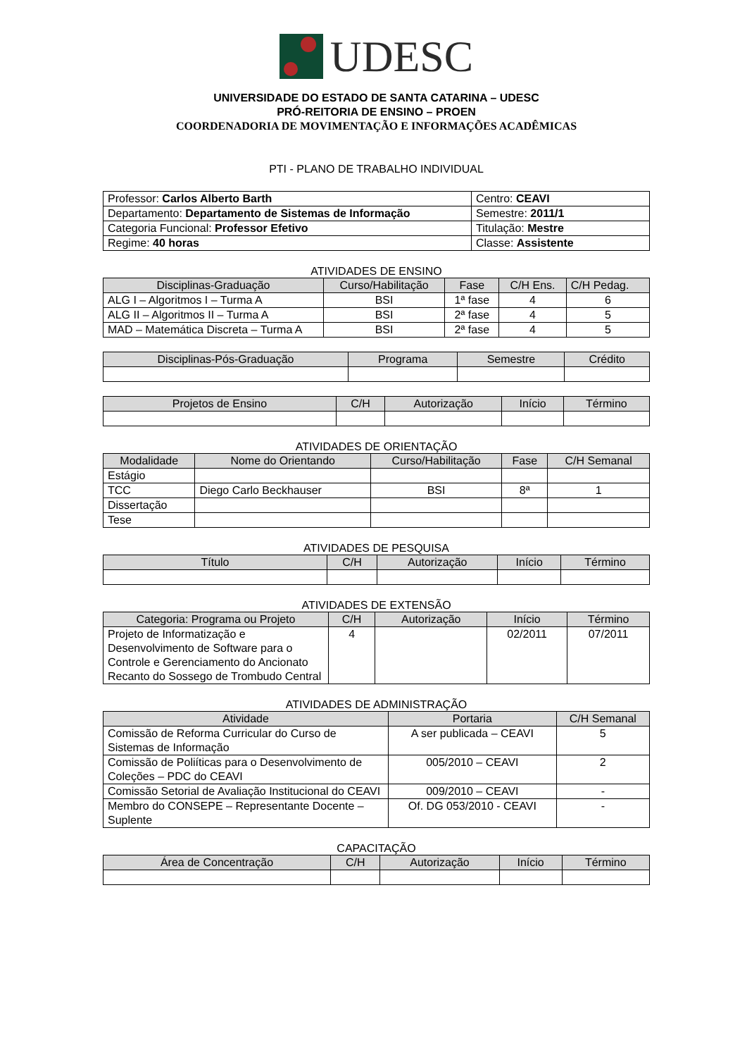UDESC
UNIVERSIDADE DO ESTADO DE SANTA CATARINA – UDESC
PRÓ-REITORIA DE ENSINO – PROEN
COORDENADORIA DE MOVIMENTAÇÃO E INFORMAÇÕES ACADÊMICAS
PTI - PLANO DE TRABALHO INDIVIDUAL
| Professor: Carlos Alberto Barth | Centro: CEAVI |
| Departamento: Departamento de Sistemas de Informação | Semestre: 2011/1 |
| Categoria Funcional: Professor Efetivo | Titulação: Mestre |
| Regime: 40 horas | Classe: Assistente |
ATIVIDADES DE ENSINO
| Disciplinas-Graduação | Curso/Habilitação | Fase | C/H Ens. | C/H Pedag. |
| --- | --- | --- | --- | --- |
| ALG I – Algoritmos I – Turma A | BSI | 1ª fase | 4 | 6 |
| ALG II – Algoritmos II – Turma A | BSI | 2ª fase | 4 | 5 |
| MAD – Matemática Discreta – Turma A | BSI | 2ª fase | 4 | 5 |
| Disciplinas-Pós-Graduação | Programa | Semestre | Crédito |
| --- | --- | --- | --- |
| Projetos de Ensino | C/H | Autorização | Início | Término |
| --- | --- | --- | --- | --- |
ATIVIDADES DE ORIENTAÇÃO
| Modalidade | Nome do Orientando | Curso/Habilitação | Fase | C/H Semanal |
| --- | --- | --- | --- | --- |
| Estágio | | | | |
| TCC | Diego Carlo Beckhauser | BSI | 8ª | 1 |
| Dissertação | | | | |
| Tese | | | | |
ATIVIDADES DE PESQUISA
| Título | C/H | Autorização | Início | Término |
| --- | --- | --- | --- | --- |
ATIVIDADES DE EXTENSÃO
| Categoria: Programa ou Projeto | C/H | Autorização | Início | Término |
| --- | --- | --- | --- | --- |
| Projeto de Informatização e Desenvolvimento de Software para o Controle e Gerenciamento do Ancionato Recanto do Sossego de Trombudo Central | 4 | | 02/2011 | 07/2011 |
ATIVIDADES DE ADMINISTRAÇÃO
| Atividade | Portaria | C/H Semanal |
| --- | --- | --- |
| Comissão de Reforma Curricular do Curso de Sistemas de Informação | A ser publicada – CEAVI | 5 |
| Comissão de Poliíticas para o Desenvolvimento de Coleções – PDC do CEAVI | 005/2010 – CEAVI | 2 |
| Comissão Setorial de Avaliação Institucional do CEAVI | 009/2010 – CEAVI | - |
| Membro do CONSEPE – Representante Docente – Suplente | Of. DG 053/2010 - CEAVI | - |
CAPACITAÇÃO
| Área de Concentração | C/H | Autorização | Início | Término |
| --- | --- | --- | --- | --- |